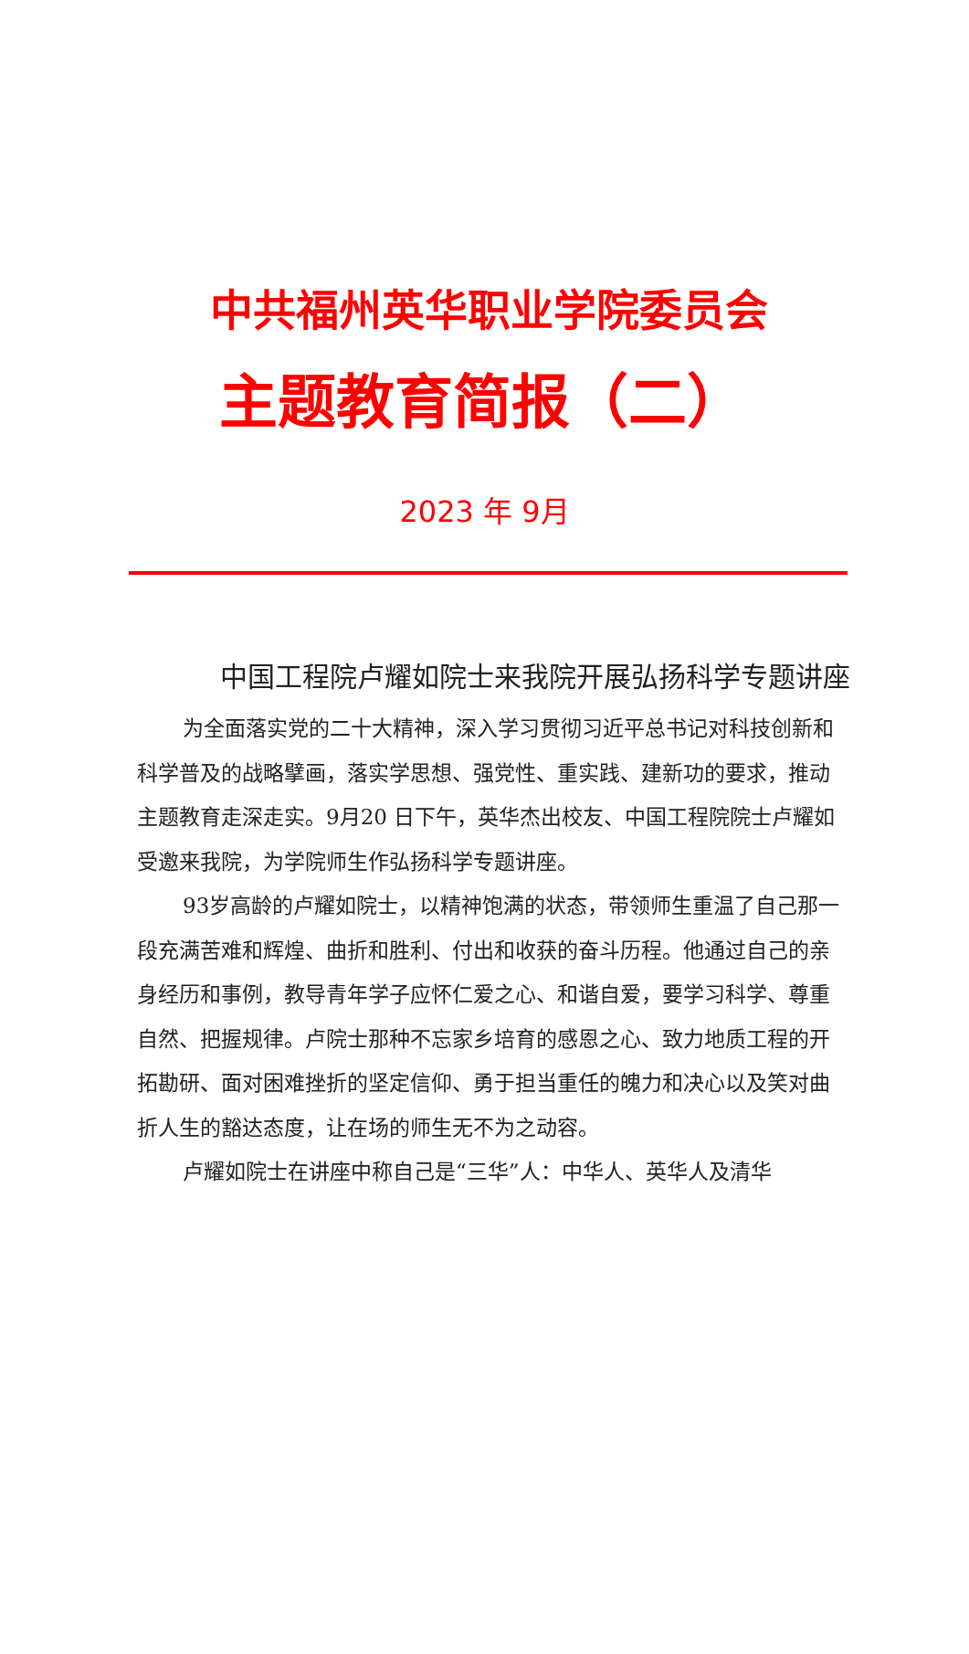中共福州英华职业学院委员会
主题教育简报（二）
2023 年 9月
中国工程院卢耀如院士来我院开展弘扬科学专题讲座
为全面落实党的二十大精神，深入学习贯彻习近平总书记对科技创新和科学普及的战略擘画，落实学思想、强党性、重实践、建新功的要求，推动主题教育走深走实。9月20 日下午，英华杰出校友、中国工程院院士卢耀如受邀来我院，为学院师生作弘扬科学专题讲座。
93岁高龄的卢耀如院士，以精神饱满的状态，带领师生重温了自己那一段充满苦难和辉煌、曲折和胜利、付出和收获的奋斗历程。他通过自己的亲身经历和事例，教导青年学子应怀仁爱之心、和谐自爱，要学习科学、尊重自然、把握规律。卢院士那种不忘家乡培育的感恩之心、致力地质工程的开拓勘研、面对困难挫折的坚定信仰、勇于担当重任的魄力和决心以及笑对曲折人生的豁达态度，让在场的师生无不为之动容。
卢耀如院士在讲座中称自己是“三华”人：中华人、英华人及清华